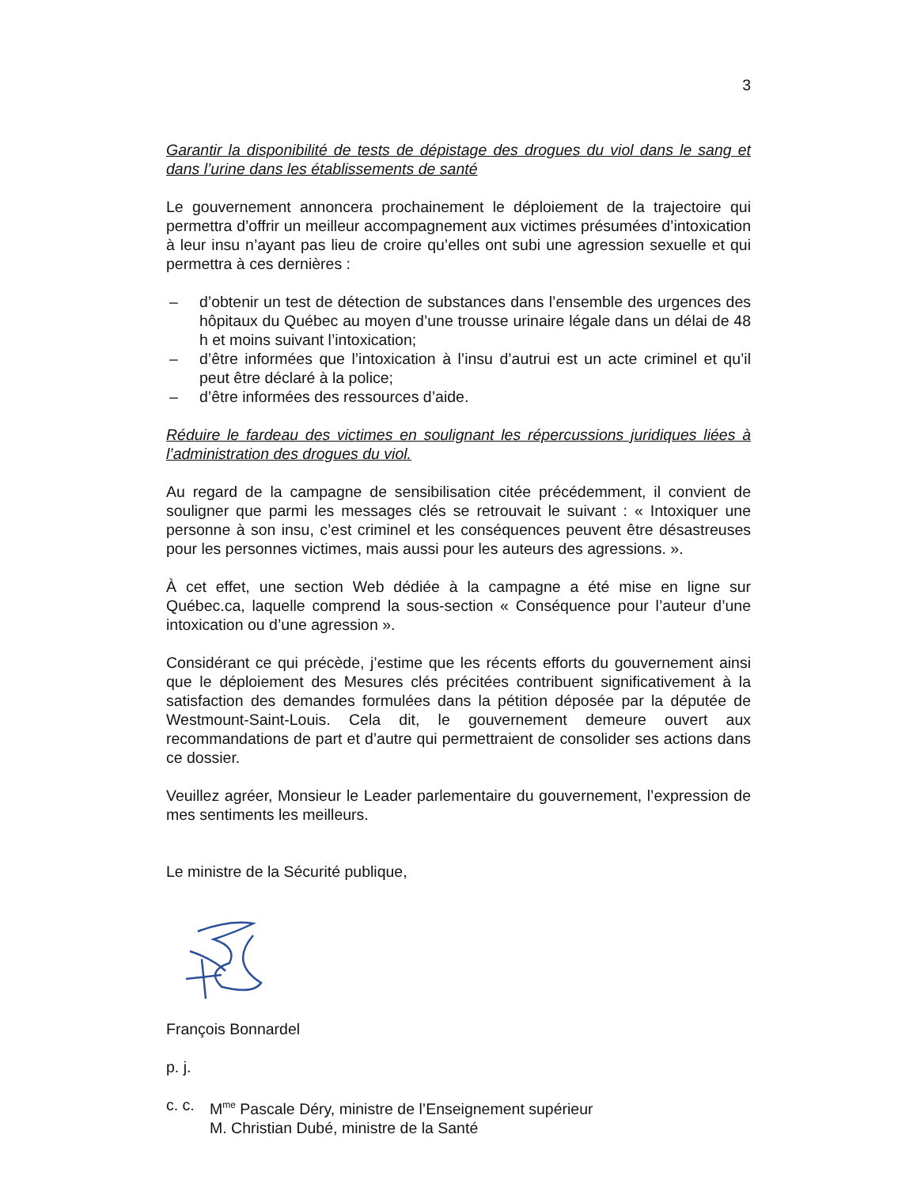3
Garantir la disponibilité de tests de dépistage des drogues du viol dans le sang et dans l’urine dans les établissements de santé
Le gouvernement annoncera prochainement le déploiement de la trajectoire qui permettra d’offrir un meilleur accompagnement aux victimes présumées d’intoxication à leur insu n’ayant pas lieu de croire qu’elles ont subi une agression sexuelle et qui permettra à ces dernières :
– d’obtenir un test de détection de substances dans l’ensemble des urgences des hôpitaux du Québec au moyen d’une trousse urinaire légale dans un délai de 48 h et moins suivant l’intoxication;
– d’être informées que l’intoxication à l’insu d’autrui est un acte criminel et qu’il peut être déclaré à la police;
– d’être informées des ressources d’aide.
Réduire le fardeau des victimes en soulignant les répercussions juridiques liées à l’administration des drogues du viol.
Au regard de la campagne de sensibilisation citée précédemment, il convient de souligner que parmi les messages clés se retrouvait le suivant : « Intoxiquer une personne à son insu, c’est criminel et les conséquences peuvent être désastreuses pour les personnes victimes, mais aussi pour les auteurs des agressions. ».
À cet effet, une section Web dédiée à la campagne a été mise en ligne sur Québec.ca, laquelle comprend la sous-section « Conséquence pour l’auteur d’une intoxication ou d’une agression ».
Considérant ce qui précède, j’estime que les récents efforts du gouvernement ainsi que le déploiement des Mesures clés précitées contribuent significativement à la satisfaction des demandes formulées dans la pétition déposée par la députée de Westmount-Saint-Louis. Cela dit, le gouvernement demeure ouvert aux recommandations de part et d’autre qui permettraient de consolider ses actions dans ce dossier.
Veuillez agréer, Monsieur le Leader parlementaire du gouvernement, l’expression de mes sentiments les meilleurs.
Le ministre de la Sécurité publique,
François Bonnardel
p. j.
c. c. M<sup>me</sup> Pascale Déry, ministre de l’Enseignement supérieur
M. Christian Dubé, ministre de la Santé